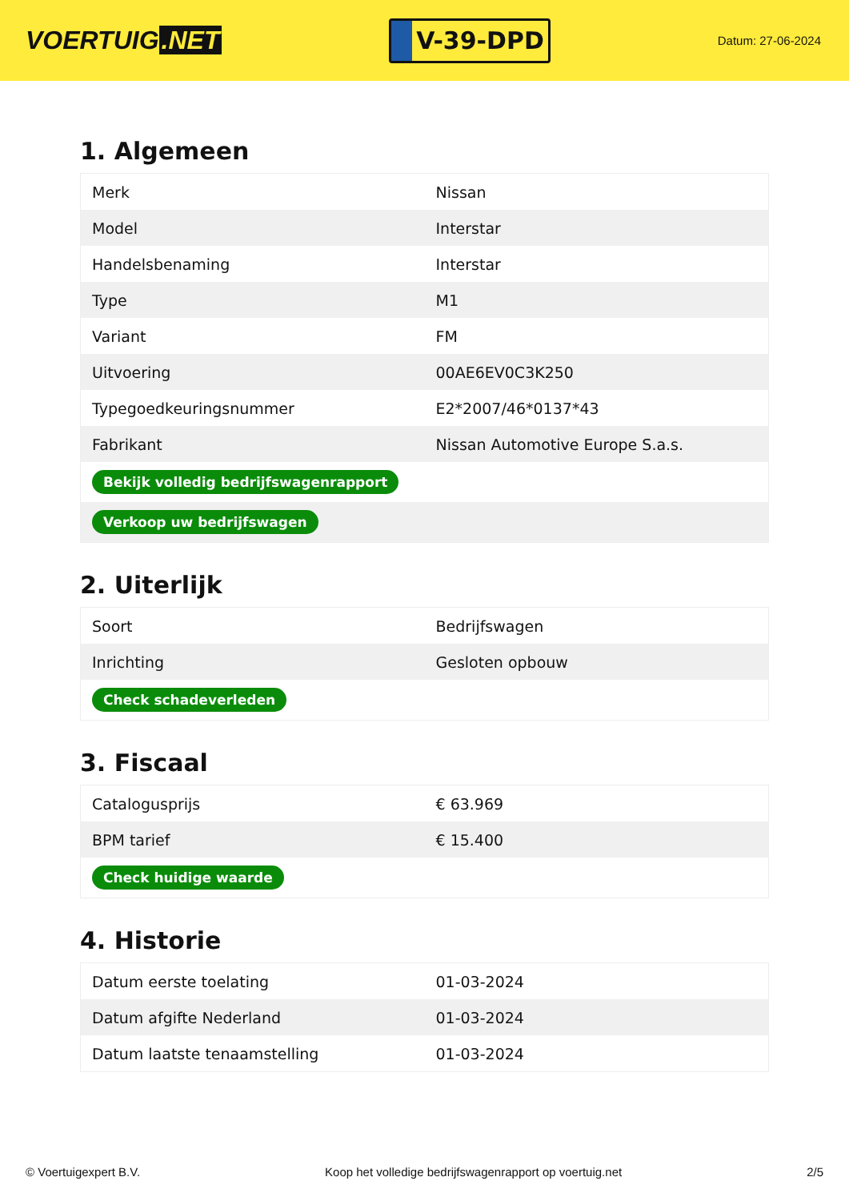VOERTUIG.NET
V-39-DPD
Datum: 27-06-2024
1. Algemeen
| Merk | Nissan |
| Model | Interstar |
| Handelsbenaming | Interstar |
| Type | M1 |
| Variant | FM |
| Uitvoering | 00AE6EV0C3K250 |
| Typegoedkeuringsnummer | E2*2007/46*0137*43 |
| Fabrikant | Nissan Automotive Europe S.a.s. |
| Bekijk volledig bedrijfswagenrapport | |
| Verkoop uw bedrijfswagen | |
2. Uiterlijk
| Soort | Bedrijfswagen |
| Inrichting | Gesloten opbouw |
| Check schadeverleden | |
3. Fiscaal
| Catalogusprijs | € 63.969 |
| BPM tarief | € 15.400 |
| Check huidige waarde | |
4. Historie
| Datum eerste toelating | 01-03-2024 |
| Datum afgifte Nederland | 01-03-2024 |
| Datum laatste tenaamstelling | 01-03-2024 |
© Voertuigexpert B.V. Koop het volledige bedrijfswagenrapport op voertuig.net 2/5